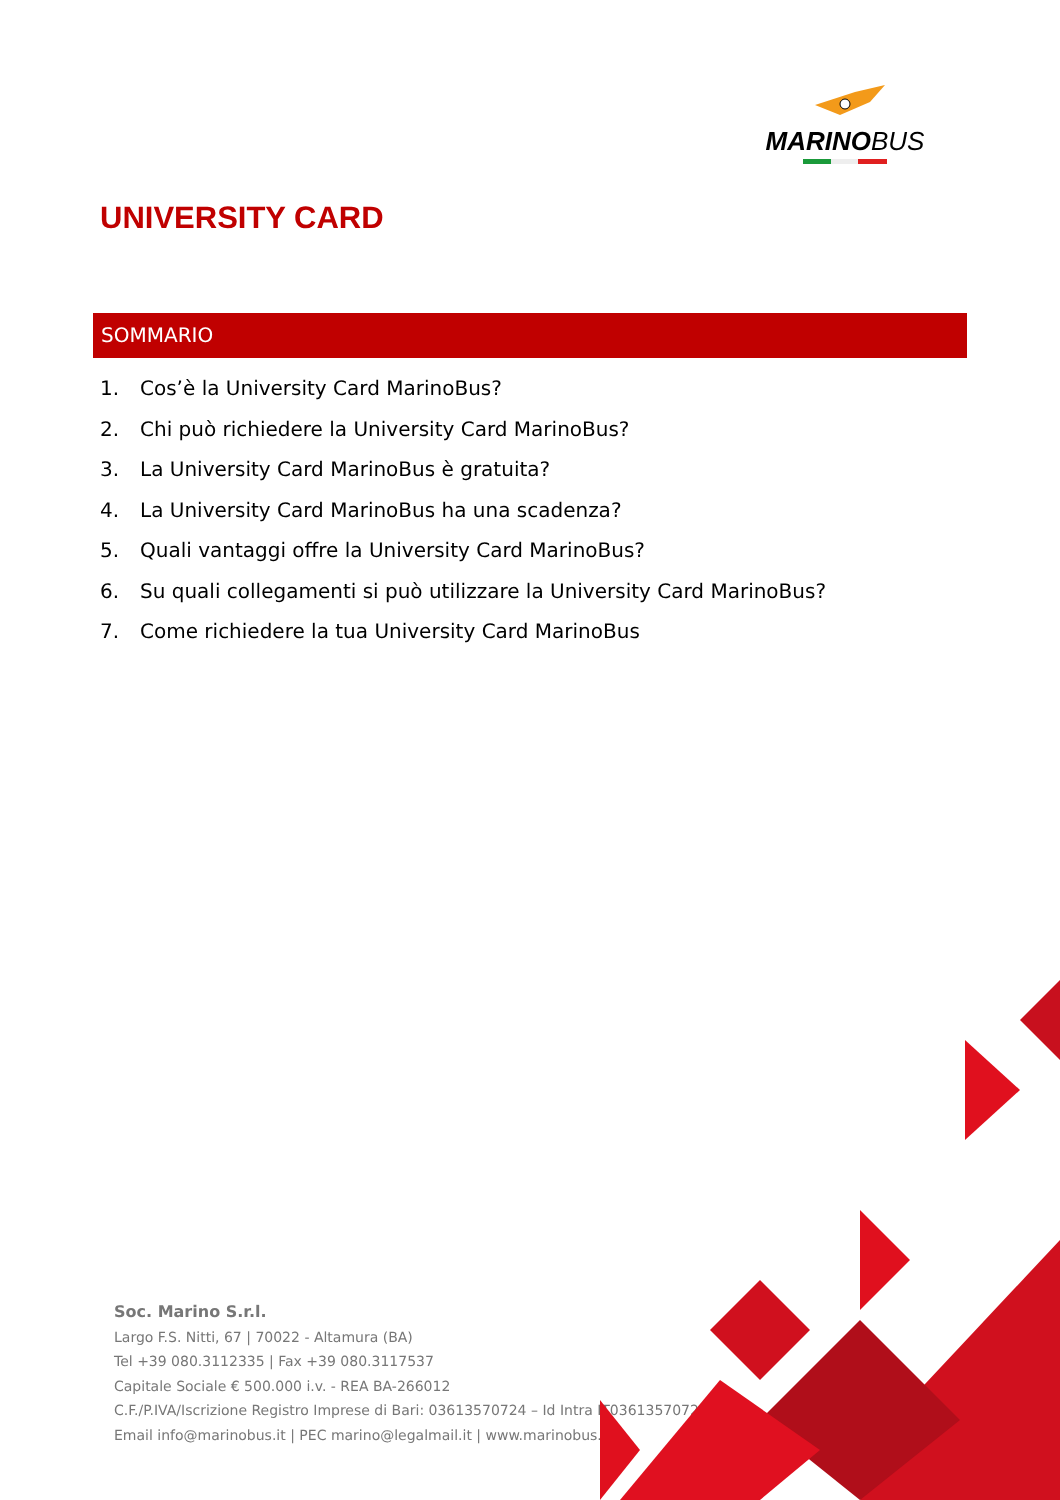MARINOBUS
UNIVERSITY CARD
SOMMARIO
1. Cos’è la University Card MarinoBus?
2. Chi può richiedere la University Card MarinoBus?
3. La University Card MarinoBus è gratuita?
4. La University Card MarinoBus ha una scadenza?
5. Quali vantaggi offre la University Card MarinoBus?
6. Su quali collegamenti si può utilizzare la University Card MarinoBus?
7. Come richiedere la tua University Card MarinoBus
Soc. Marino S.r.l.
Largo F.S. Nitti, 67 | 70022 - Altamura (BA)
Tel +39 080.3112335 | Fax +39 080.3117537
Capitale Sociale € 500.000 i.v. - REA BA-266012
C.F./P.IVA/Iscrizione Registro Imprese di Bari: 03613570724 – Id Intra IT03613570724
Email info@marinobus.it | PEC marino@legalmail.it | www.marinobus.it